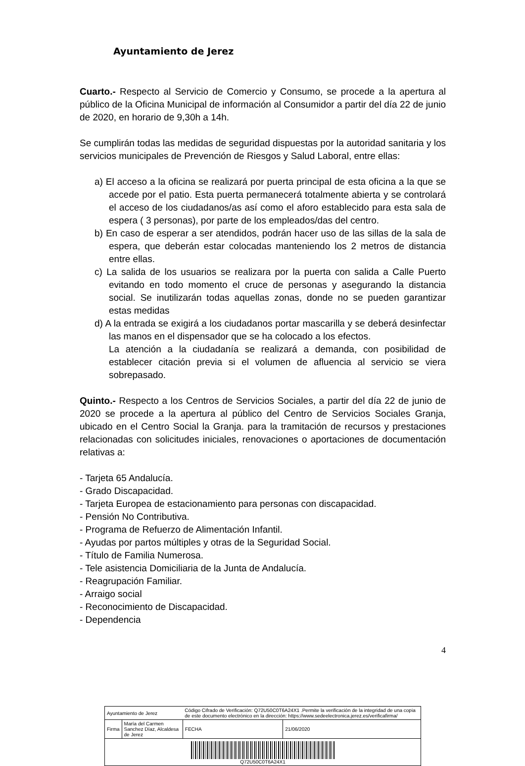Ayuntamiento de Jerez
Cuarto.- Respecto al Servicio de Comercio y Consumo, se procede a la apertura al público de la Oficina Municipal de información al Consumidor a partir del día 22 de junio de 2020, en horario de 9,30h a 14h.
Se cumplirán todas las medidas de seguridad dispuestas por la autoridad sanitaria y los servicios municipales de Prevención de Riesgos y Salud Laboral, entre ellas:
a) El acceso a la oficina se realizará por puerta principal de esta oficina a la que se accede por el patio. Esta puerta permanecerá totalmente abierta y se controlará el acceso de los ciudadanos/as así como el aforo establecido para esta sala de espera ( 3 personas), por parte de los empleados/das del centro.
b) En caso de esperar a ser atendidos, podrán hacer uso de las sillas de la sala de espera, que deberán estar colocadas manteniendo los 2 metros de distancia entre ellas.
c) La salida de los usuarios se realizara por la puerta con salida a Calle Puerto evitando en todo momento el cruce de personas y asegurando la distancia social. Se inutilizarán todas aquellas zonas, donde no se pueden garantizar estas medidas
d) A la entrada se exigirá a los ciudadanos portar mascarilla y se deberá desinfectar las manos en el dispensador que se ha colocado a los efectos.
La atención a la ciudadanía se realizará a demanda, con posibilidad de establecer citación previa si el volumen de afluencia al servicio se viera sobrepasado.
Quinto.- Respecto a los Centros de Servicios Sociales, a partir del día 22 de junio de 2020 se procede a la apertura al público del Centro de Servicios Sociales Granja, ubicado en el Centro Social la Granja. para la tramitación de recursos y prestaciones relacionadas con solicitudes iniciales, renovaciones o aportaciones de documentación relativas a:
- Tarjeta 65 Andalucía.
- Grado Discapacidad.
- Tarjeta Europea de estacionamiento para personas con discapacidad.
- Pensión No Contributiva.
- Programa de Refuerzo de Alimentación Infantil.
- Ayudas por partos múltiples y otras de la Seguridad Social.
- Título de Familia Numerosa.
- Tele asistencia Domiciliaria de la Junta de Andalucía.
- Reagrupación Familiar.
- Arraigo social
- Reconocimiento de Discapacidad.
- Dependencia
4
| Ayuntamiento de Jerez | | Código Cifrado de Verificación: Q72U50C0T6A24X1 .Permite la verificación de la integridad de una copia de este documento electrónico en la dirección: https://www.sedeelectronica.jerez.es/verificafirma/ | |
| Firma | María del Carmen Sanchez Díaz, Alcaldesa de Jerez | FECHA | 21/06/2020 |
| Q72U50C0T6A24X1 | | | |